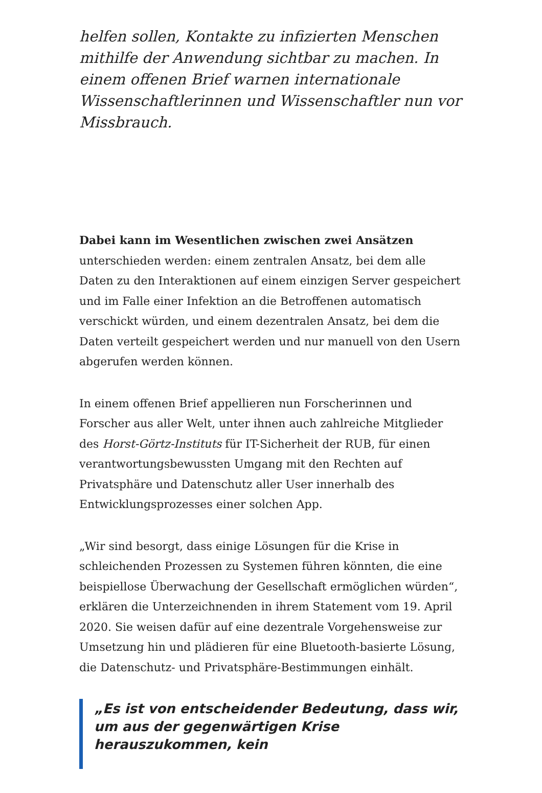helfen sollen, Kontakte zu infizierten Menschen mithilfe der Anwendung sichtbar zu machen. In einem offenen Brief warnen internationale Wissenschaftlerinnen und Wissenschaftler nun vor Missbrauch.
Dabei kann im Wesentlichen zwischen zwei Ansätzen unterschieden werden: einem zentralen Ansatz, bei dem alle Daten zu den Interaktionen auf einem einzigen Server gespeichert und im Falle einer Infektion an die Betroffenen automatisch verschickt würden, und einem dezentralen Ansatz, bei dem die Daten verteilt gespeichert werden und nur manuell von den Usern abgerufen werden können.
In einem offenen Brief appellieren nun Forscherinnen und Forscher aus aller Welt, unter ihnen auch zahlreiche Mitglieder des Horst-Görtz-Instituts für IT-Sicherheit der RUB, für einen verantwortungsbewussten Umgang mit den Rechten auf Privatsphäre und Datenschutz aller User innerhalb des Entwicklungsprozesses einer solchen App.
„Wir sind besorgt, dass einige Lösungen für die Krise in schleichenden Prozessen zu Systemen führen könnten, die eine beispiellose Überwachung der Gesellschaft ermöglichen würden“, erklären die Unterzeichnenden in ihrem Statement vom 19. April 2020. Sie weisen dafür auf eine dezentrale Vorgehensweise zur Umsetzung hin und plädieren für eine Bluetooth-basierte Lösung, die Datenschutz- und Privatsphäre-Bestimmungen einhält.
„Es ist von entscheidender Bedeutung, dass wir, um aus der gegenwärtigen Krise herauszukommen, kein